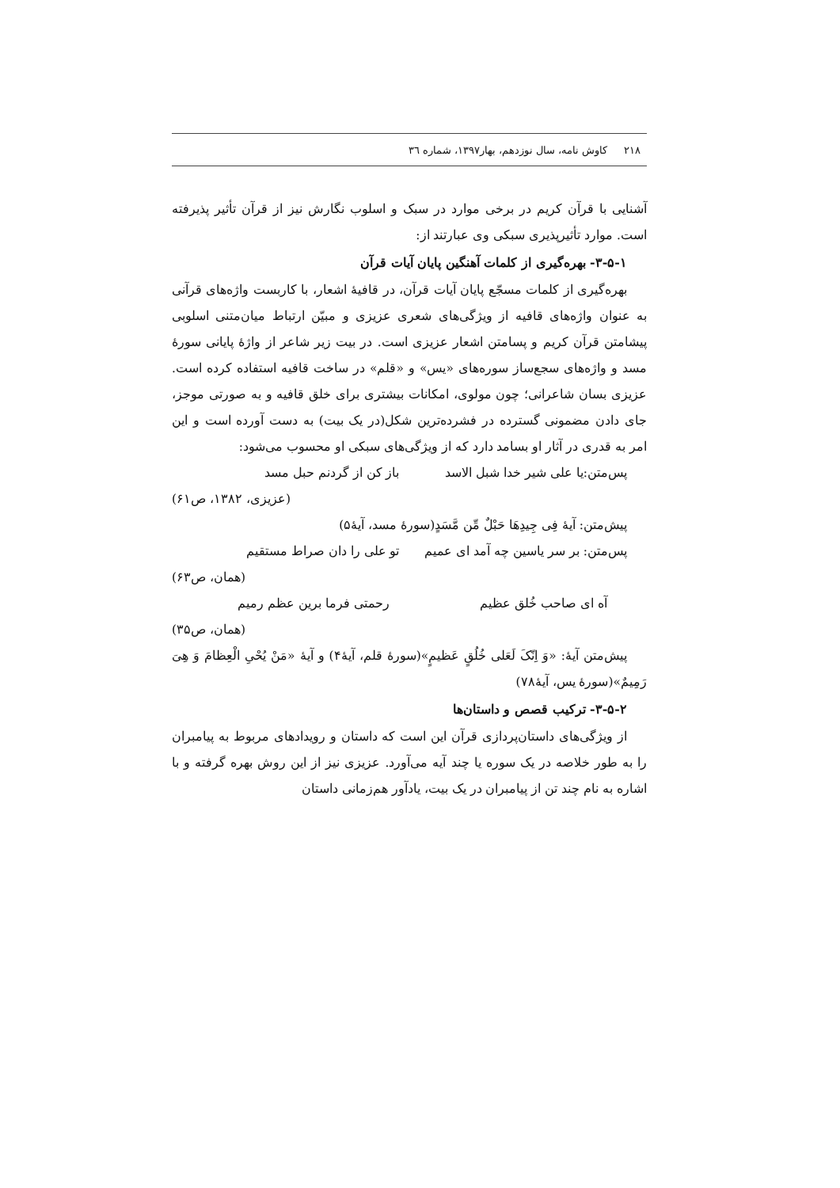۲۱۸ کاوش نامه، سال نوزدهم، بهار۱۳۹۷، شماره ٣٦
آشنایی با قرآن کریم در برخی موارد در سبک و اسلوب نگارش نیز از قرآن تأثیر پذیرفته است. موارد تأثیرپذیری سبکی وی عبارتند از:
۳-۵-۱- بهره‌گیری از کلمات آهنگین پایان آیات قرآن
بهره‌گیری از کلمات مسجّع پایان آیات قرآن، در قافیهٔ اشعار، با کاربست واژه‌های قرآنی به عنوان واژه‌های قافیه از ویژگی‌های شعری عزیزی و مبیّن ارتباط میان‌متنی اسلوبی پیشامتن قرآن کریم و پسامتن اشعار عزیزی است. در بیت زیر شاعر از واژهٔ پایانی سورهٔ مسد و واژه‌های سجع‌ساز سوره‌های «یس» و «قلم» در ساخت قافیه استفاده کرده است. عزیزی بسان شاعرانی؛ چون مولوی، امکانات بیشتری برای خلق قافیه و به صورتی موجز، جای دادن مضمونی گسترده در فشرده‌ترین شکل(در یک بیت) به دست آورده است و این امر به قدری در آثار او بسامد دارد که از ویژگی‌های سبکی او محسوب می‌شود:
پس‌متن:یا علی شیر خدا شبل الاسد باز کن از گردنم حبل مسد
(عزیزی، ۱۳۸۲، ص۶۱)
پیش‌متن: آیهٔ فِی جِیدِهَا حَبْلٌ مِّن مَّسَدٍ(سورهٔ مسد، آیهٔ۵)
پس‌متن: بر سر یاسین چه آمد ای عمیم تو علی را دان صراط مستقیم
(همان، ص۶۳)
آه ای صاحب خُلق عظیم رحمتی فرما برین عظم رمیم
(همان، ص۳۵)
پیش‌متن آیهٔ: «وَ اِنّکَ لَعَلی خُلُقٍ عَظیمٍ»(سورهٔ قلم، آیهٔ۴) و آیهٔ «مَنْ یُحْیِ الْعِظامَ وَ هِیَ رَمِیمٌ»(سورهٔ یس، آیهٔ۷۸)
۳-۵-۲- ترکیب قصص و داستان‌ها
از ویژگی‌های داستان‌پردازی قرآن این است که داستان و رویدادهای مربوط به پیامبران را به طور خلاصه در یک سوره یا چند آیه می‌آورد. عزیزی نیز از این روش بهره گرفته و با اشاره به نام چند تن از پیامبران در یک بیت، یادآور هم‌زمانی داستان